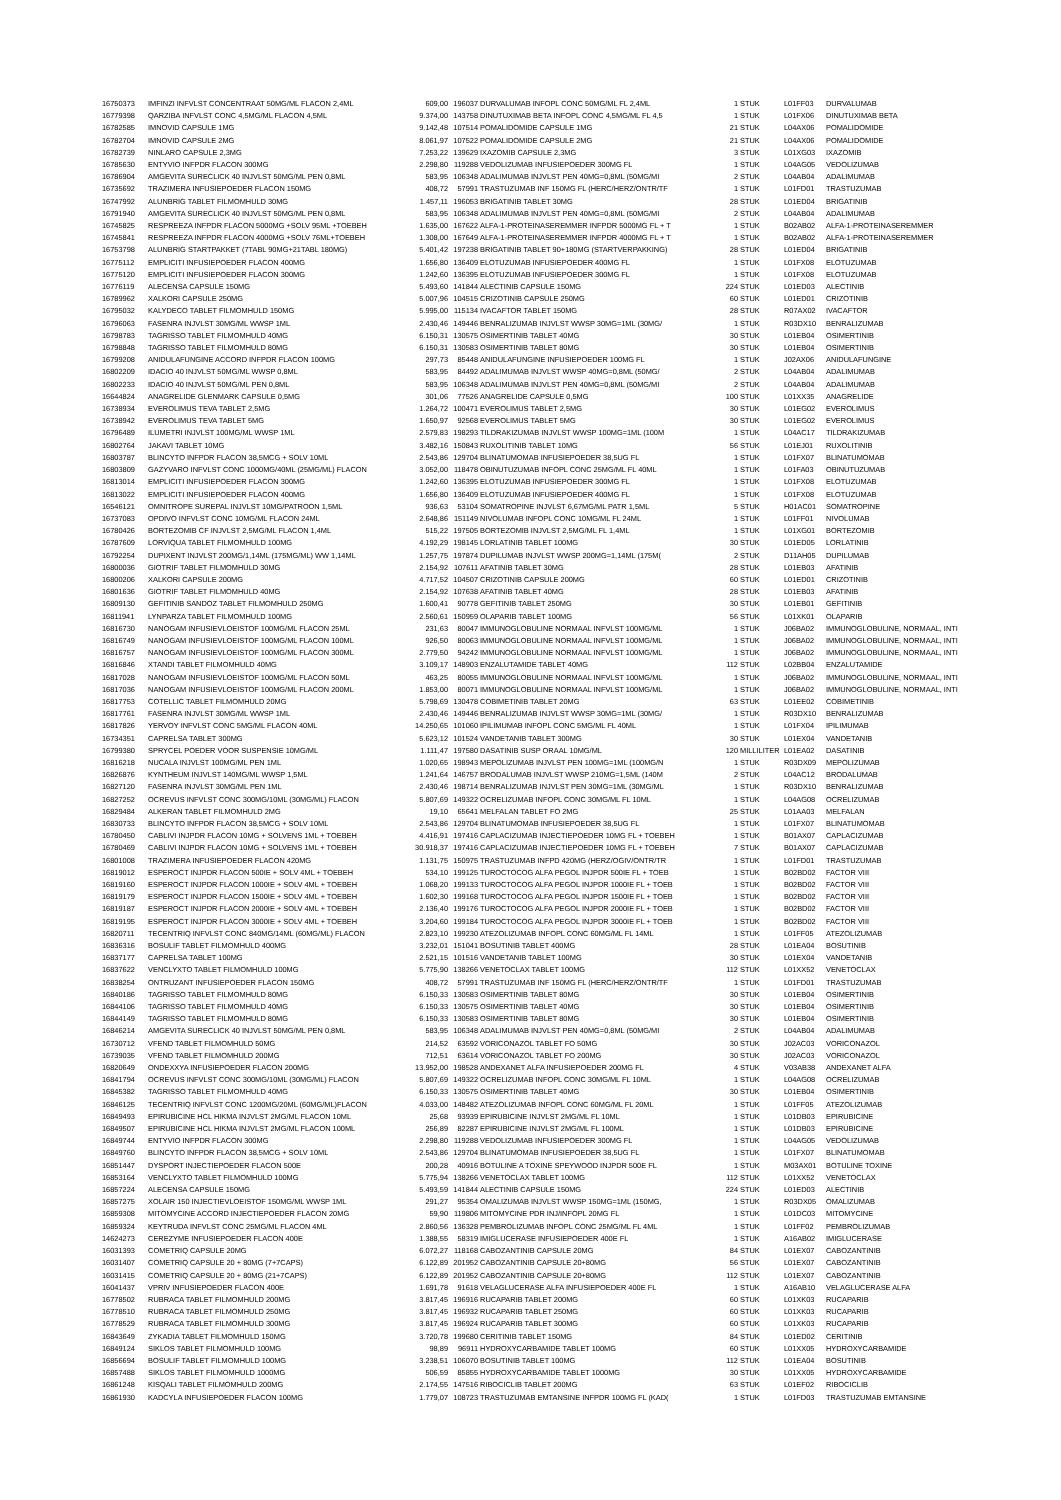| 16750373 | IMFINZI INFVLST CONCENTRAAT 50MG/ML FLACON 2,4ML | 609,00 | 196037 | DURVALUMAB INFOPL CONC 50MG/ML FL 2,4ML | 1 | STUK | L01FF03 | DURVALUMAB |
| 16779398 | QARZIBA INFVLST CONC 4,5MG/ML FLACON 4,5ML | 9.374,00 | 143758 | DINUTUXIMAB BETA INFOPL CONC 4,5MG/ML FL 4,5 | 1 | STUK | L01FX06 | DINUTUXIMAB BETA |
| 16782585 | IMNOVID CAPSULE 1MG | 9.142,48 | 107514 | POMALIDOMIDE CAPSULE 1MG | 21 | STUK | L04AX06 | POMALIDOMIDE |
| 16782704 | IMNOVID CAPSULE 2MG | 8.061,97 | 107522 | POMALIDOMIDE CAPSULE 2MG | 21 | STUK | L04AX06 | POMALIDOMIDE |
| 16782739 | NINLARO CAPSULE 2,3MG | 7.253,22 | 139629 | IXAZOMIB CAPSULE 2,3MG | 3 | STUK | L01XG03 | IXAZOMIB |
| 16785630 | ENTYVIO INFPDR FLACON 300MG | 2.298,80 | 119288 | VEDOLIZUMAB INFUSIEPOEDER 300MG FL | 1 | STUK | L04AG05 | VEDOLIZUMAB |
| 16786904 | AMGEVITA SURECLICK 40 INJVLST 50MG/ML PEN 0,8ML | 583,95 | 106348 | ADALIMUMAB INJVLST PEN 40MG=0,8ML (50MG/MI | 2 | STUK | L04AB04 | ADALIMUMAB |
| 16735692 | TRAZIMERA INFUSIEPOEDER FLACON 150MG | 408,72 | 57991 | TRASTUZUMAB INF 150MG FL (HERC/HERZ/ONTR/TF | 1 | STUK | L01FD01 | TRASTUZUMAB |
| 16747992 | ALUNBRIG TABLET FILMOMHULD 30MG | 1.457,11 | 196053 | BRIGATINIB TABLET 30MG | 28 | STUK | L01ED04 | BRIGATINIB |
| 16791940 | AMGEVITA SURECLICK 40 INJVLST 50MG/ML PEN 0,8ML | 583,95 | 106348 | ADALIMUMAB INJVLST PEN 40MG=0,8ML (50MG/MI | 2 | STUK | L04AB04 | ADALIMUMAB |
| 16745825 | RESPREEZA INFPDR FLACON 5000MG +SOLV 95ML +TOEBEH | 1.635,00 | 167622 | ALFA-1-PROTEINASEREMMER INFPDR 5000MG FL + T | 1 | STUK | B02AB02 | ALFA-1-PROTEINASEREMMER |
| 16745841 | RESPREEZA INFPDR FLACON 4000MG +SOLV 76ML+TOEBEH | 1.308,00 | 167649 | ALFA-1-PROTEINASEREMMER INFPDR 4000MG FL + T | 1 | STUK | B02AB02 | ALFA-1-PROTEINASEREMMER |
| 16753798 | ALUNBRIG STARTPAKKET (7TABL 90MG+21TABL 180MG) | 5.401,42 | 197238 | BRIGATINIB TABLET 90+180MG (STARTVERPAKKING) | 28 | STUK | L01ED04 | BRIGATINIB |
| 16775112 | EMPLICITI INFUSIEPOEDER FLACON 400MG | 1.656,80 | 136409 | ELOTUZUMAB INFUSIEPOEDER 400MG FL | 1 | STUK | L01FX08 | ELOTUZUMAB |
| 16775120 | EMPLICITI INFUSIEPOEDER FLACON 300MG | 1.242,60 | 136395 | ELOTUZUMAB INFUSIEPOEDER 300MG FL | 1 | STUK | L01FX08 | ELOTUZUMAB |
| 16776119 | ALECENSA CAPSULE 150MG | 5.493,60 | 141844 | ALECTINIB CAPSULE 150MG | 224 | STUK | L01ED03 | ALECTINIB |
| 16789962 | XALKORI CAPSULE 250MG | 5.007,96 | 104515 | CRIZOTINIB CAPSULE 250MG | 60 | STUK | L01ED01 | CRIZOTINIB |
| 16795032 | KALYDECO TABLET FILMOMHULD 150MG | 5.995,00 | 115134 | IVACAFTOR TABLET 150MG | 28 | STUK | R07AX02 | IVACAFTOR |
| 16796063 | FASENRA INJVLST 30MG/ML WWSP 1ML | 2.430,46 | 149446 | BENRALIZUMAB INJVLST WWSP 30MG=1ML (30MG/ | 1 | STUK | R03DX10 | BENRALIZUMAB |
| 16798783 | TAGRISSO TABLET FILMOMHULD 40MG | 6.150,31 | 130575 | OSIMERTINIB TABLET 40MG | 30 | STUK | L01EB04 | OSIMERTINIB |
| 16798848 | TAGRISSO TABLET FILMOMHULD 80MG | 6.150,31 | 130583 | OSIMERTINIB TABLET 80MG | 30 | STUK | L01EB04 | OSIMERTINIB |
| 16799208 | ANIDULAFUNGINE ACCORD INFPDR FLACON 100MG | 297,73 | 85448 | ANIDULAFUNGINE INFUSIEPOEDER 100MG FL | 1 | STUK | J02AX06 | ANIDULAFUNGINE |
| 16802209 | IDACIO 40 INJVLST 50MG/ML WWSP 0,8ML | 583,95 | 84492 | ADALIMUMAB INJVLST WWSP 40MG=0,8ML (50MG/ | 2 | STUK | L04AB04 | ADALIMUMAB |
| 16802233 | IDACIO 40 INJVLST 50MG/ML PEN 0,8ML | 583,95 | 106348 | ADALIMUMAB INJVLST PEN 40MG=0,8ML (50MG/MI | 2 | STUK | L04AB04 | ADALIMUMAB |
| 16644824 | ANAGRELIDE GLENMARK CAPSULE 0,5MG | 301,06 | 77526 | ANAGRELIDE CAPSULE 0,5MG | 100 | STUK | L01XX35 | ANAGRELIDE |
| 16738934 | EVEROLIMUS TEVA TABLET 2,5MG | 1.264,72 | 100471 | EVEROLIMUS TABLET 2,5MG | 30 | STUK | L01EG02 | EVEROLIMUS |
| 16738942 | EVEROLIMUS TEVA TABLET 5MG | 1.650,97 | 92568 | EVEROLIMUS TABLET 5MG | 30 | STUK | L01EG02 | EVEROLIMUS |
| 16796489 | ILUMETRI INJVLST 100MG/ML WWSP 1ML | 2.579,83 | 198293 | TILDRAKIZUMAB INJVLST WWSP 100MG=1ML (100M | 1 | STUK | L04AC17 | TILDRAKIZUMAB |
| 16802764 | JAKAVI TABLET 10MG | 3.482,16 | 150843 | RUXOLITINIB TABLET 10MG | 56 | STUK | L01EJ01 | RUXOLITINIB |
| 16803787 | BLINCYTO INFPDR FLACON 38,5MCG + SOLV 10ML | 2.543,86 | 129704 | BLINATUMOMAB INFUSIEPOEDER 38,5UG FL | 1 | STUK | L01FX07 | BLINATUMOMAB |
| 16803809 | GAZYVARO INFVLST CONC 1000MG/40ML (25MG/ML) FLACON | 3.052,00 | 118478 | OBINUTUZUMAB INFOPL CONC 25MG/ML FL 40ML | 1 | STUK | L01FA03 | OBINUTUZUMAB |
| 16813014 | EMPLICITI INFUSIEPOEDER FLACON 300MG | 1.242,60 | 136395 | ELOTUZUMAB INFUSIEPOEDER 300MG FL | 1 | STUK | L01FX08 | ELOTUZUMAB |
| 16813022 | EMPLICITI INFUSIEPOEDER FLACON 400MG | 1.656,80 | 136409 | ELOTUZUMAB INFUSIEPOEDER 400MG FL | 1 | STUK | L01FX08 | ELOTUZUMAB |
| 16546121 | OMNITROPE SUREPAL INJVLST 10MG/PATROON 1,5ML | 936,63 | 53104 | SOMATROPINE INJVLST 6,67MG/ML PATR 1,5ML | 5 | STUK | H01AC01 | SOMATROPINE |
| 16737083 | OPDIVO INFVLST CONC 10MG/ML FLACON 24ML | 2.648,86 | 151149 | NIVOLUMAB INFOPL CONC 10MG/ML FL 24ML | 1 | STUK | L01FF01 | NIVOLUMAB |
| 16780426 | BORTEZOMIB CF INJVLST 2,5MG/ML FLACON 1,4ML | 515,22 | 197505 | BORTEZOMIB INJVLST 2,5MG/ML FL 1,4ML | 1 | STUK | L01XG01 | BORTEZOMIB |
| 16787609 | LORVIQUA TABLET FILMOMHULD 100MG | 4.192,29 | 198145 | LORLATINIB TABLET 100MG | 30 | STUK | L01ED05 | LORLATINIB |
| 16792254 | DUPIXENT INJVLST 200MG/1,14ML (175MG/ML) WW 1,14ML | 1.257,75 | 197874 | DUPILUMAB INJVLST WWSP 200MG=1,14ML (175M( | 2 | STUK | D11AH05 | DUPILUMAB |
| 16800036 | GIOTRIF TABLET FILMOMHULD 30MG | 2.154,92 | 107611 | AFATINIB TABLET 30MG | 28 | STUK | L01EB03 | AFATINIB |
| 16800206 | XALKORI CAPSULE 200MG | 4.717,52 | 104507 | CRIZOTINIB CAPSULE 200MG | 60 | STUK | L01ED01 | CRIZOTINIB |
| 16801636 | GIOTRIF TABLET FILMOMHULD 40MG | 2.154,92 | 107638 | AFATINIB TABLET 40MG | 28 | STUK | L01EB03 | AFATINIB |
| 16809130 | GEFITINIB SANDOZ TABLET FILMOMHULD 250MG | 1.600,41 | 90778 | GEFITINIB TABLET 250MG | 30 | STUK | L01EB01 | GEFITINIB |
| 16811941 | LYNPARZA TABLET FILMOMHULD 100MG | 2.560,61 | 150959 | OLAPARIB TABLET 100MG | 56 | STUK | L01XK01 | OLAPARIB |
| 16816730 | NANOGAM INFUSIEVLOEISTOF 100MG/ML FLACON 25ML | 231,63 | 80047 | IMMUNOGLOBULINE NORMAAL INFVLST 100MG/ML | 1 | STUK | J06BA02 | IMMUNOGLOBULINE, NORMAAL, INTI |
| 16816749 | NANOGAM INFUSIEVLOEISTOF 100MG/ML FLACON 100ML | 926,50 | 80063 | IMMUNOGLOBULINE NORMAAL INFVLST 100MG/ML | 1 | STUK | J06BA02 | IMMUNOGLOBULINE, NORMAAL, INTI |
| 16816757 | NANOGAM INFUSIEVLOEISTOF 100MG/ML FLACON 300ML | 2.779,50 | 94242 | IMMUNOGLOBULINE NORMAAL INFVLST 100MG/ML | 1 | STUK | J06BA02 | IMMUNOGLOBULINE, NORMAAL, INTI |
| 16816846 | XTANDI TABLET FILMOMHULD 40MG | 3.109,17 | 148903 | ENZALUTAMIDE TABLET 40MG | 112 | STUK | L02BB04 | ENZALUTAMIDE |
| 16817028 | NANOGAM INFUSIEVLOEISTOF 100MG/ML FLACON 50ML | 463,25 | 80055 | IMMUNOGLOBULINE NORMAAL INFVLST 100MG/ML | 1 | STUK | J06BA02 | IMMUNOGLOBULINE, NORMAAL, INTI |
| 16817036 | NANOGAM INFUSIEVLOEISTOF 100MG/ML FLACON 200ML | 1.853,00 | 80071 | IMMUNOGLOBULINE NORMAAL INFVLST 100MG/ML | 1 | STUK | J06BA02 | IMMUNOGLOBULINE, NORMAAL, INTI |
| 16817753 | COTELLIC TABLET FILMOMHULD 20MG | 5.798,69 | 130478 | COBIMETINIB TABLET 20MG | 63 | STUK | L01EE02 | COBIMETINIB |
| 16817761 | FASENRA INJVLST 30MG/ML WWSP 1ML | 2.430,46 | 149446 | BENRALIZUMAB INJVLST WWSP 30MG=1ML (30MG/ | 1 | STUK | R03DX10 | BENRALIZUMAB |
| 16817826 | YERVOY INFVLST CONC 5MG/ML FLACON 40ML | 14.250,65 | 101060 | IPILIMUMAB INFOPL CONC 5MG/ML FL 40ML | 1 | STUK | L01FX04 | IPILIMUMAB |
| 16734351 | CAPRELSA TABLET 300MG | 5.623,12 | 101524 | VANDETANIB TABLET 300MG | 30 | STUK | L01EX04 | VANDETANIB |
| 16799380 | SPRYCEL POEDER VOOR SUSPENSIE 10MG/ML | 1.111,47 | 197580 | DASATINIB SUSP ORAAL 10MG/ML | 120 | MILLILITER | L01EA02 | DASATINIB |
| 16816218 | NUCALA INJVLST 100MG/ML PEN 1ML | 1.020,65 | 198943 | MEPOLIZUMAB INJVLST PEN 100MG=1ML (100MG/N | 1 | STUK | R03DX09 | MEPOLIZUMAB |
| 16826876 | KYNTHEUM INJVLST 140MG/ML WWSP 1,5ML | 1.241,64 | 146757 | BRODALUMAB INJVLST WWSP 210MG=1,5ML (140M | 2 | STUK | L04AC12 | BRODALUMAB |
| 16827120 | FASENRA INJVLST 30MG/ML PEN 1ML | 2.430,46 | 198714 | BENRALIZUMAB INJVLST PEN 30MG=1ML (30MG/ML | 1 | STUK | R03DX10 | BENRALIZUMAB |
| 16827252 | OCREVUS INFVLST CONC 300MG/10ML (30MG/ML) FLACON | 5.807,69 | 149322 | OCRELIZUMAB INFOPL CONC 30MG/ML FL 10ML | 1 | STUK | L04AG08 | OCRELIZUMAB |
| 16829484 | ALKERAN TABLET FILMOMHULD 2MG | 19,10 | 65641 | MELFALAN TABLET FO 2MG | 25 | STUK | L01AA03 | MELFALAN |
| 16830733 | BLINCYTO INFPDR FLACON 38,5MCG + SOLV 10ML | 2.543,86 | 129704 | BLINATUMOMAB INFUSIEPOEDER 38,5UG FL | 1 | STUK | L01FX07 | BLINATUMOMAB |
| 16780450 | CABLIVI INJPDR FLACON 10MG + SOLVENS 1ML + TOEBEH | 4.416,91 | 197416 | CAPLACIZUMAB INJECTIEPOEDER 10MG FL + TOEBEH | 1 | STUK | B01AX07 | CAPLACIZUMAB |
| 16780469 | CABLIVI INJPDR FLACON 10MG + SOLVENS 1ML + TOEBEH | 30.918,37 | 197416 | CAPLACIZUMAB INJECTIEPOEDER 10MG FL + TOEBEH | 7 | STUK | B01AX07 | CAPLACIZUMAB |
| 16801008 | TRAZIMERA INFUSIEPOEDER FLACON 420MG | 1.131,75 | 150975 | TRASTUZUMAB INFPD 420MG (HERZ/OGIV/ONTR/TR | 1 | STUK | L01FD01 | TRASTUZUMAB |
| 16819012 | ESPEROCT INJPDR FLACON 500IE + SOLV 4ML + TOEBEH | 534,10 | 199125 | TUROCTOCOG ALFA PEGOL INJPDR 500IE FL + TOEB | 1 | STUK | B02BD02 | FACTOR VIII |
| 16819160 | ESPEROCT INJPDR FLACON 1000IE + SOLV 4ML + TOEBEH | 1.068,20 | 199133 | TUROCTOCOG ALFA PEGOL INJPDR 1000IE FL + TOEB | 1 | STUK | B02BD02 | FACTOR VIII |
| 16819179 | ESPEROCT INJPDR FLACON 1500IE + SOLV 4ML + TOEBEH | 1.602,30 | 199168 | TUROCTOCOG ALFA PEGOL INJPDR 1500IE FL + TOEB | 1 | STUK | B02BD02 | FACTOR VIII |
| 16819187 | ESPEROCT INJPDR FLACON 2000IE + SOLV 4ML + TOEBEH | 2.136,40 | 199176 | TUROCTOCOG ALFA PEGOL INJPDR 2000IE FL + TOEB | 1 | STUK | B02BD02 | FACTOR VIII |
| 16819195 | ESPEROCT INJPDR FLACON 3000IE + SOLV 4ML + TOEBEH | 3.204,60 | 199184 | TUROCTOCOG ALFA PEGOL INJPDR 3000IE FL + TOEB | 1 | STUK | B02BD02 | FACTOR VIII |
| 16820711 | TECENTRIQ INFVLST CONC 840MG/14ML (60MG/ML) FLACON | 2.823,10 | 199230 | ATEZOLIZUMAB INFOPL CONC 60MG/ML FL 14ML | 1 | STUK | L01FF05 | ATEZOLIZUMAB |
| 16836316 | BOSULIF TABLET FILMOMHULD 400MG | 3.232,01 | 151041 | BOSUTINIB TABLET 400MG | 28 | STUK | L01EA04 | BOSUTINIB |
| 16837177 | CAPRELSA TABLET 100MG | 2.521,15 | 101516 | VANDETANIB TABLET 100MG | 30 | STUK | L01EX04 | VANDETANIB |
| 16837622 | VENCLYXTO TABLET FILMOMHULD 100MG | 5.775,90 | 138266 | VENETOCLAX TABLET 100MG | 112 | STUK | L01XX52 | VENETOCLAX |
| 16838254 | ONTRUZANT INFUSIEPOEDER FLACON 150MG | 408,72 | 57991 | TRASTUZUMAB INF 150MG FL (HERC/HERZ/ONTR/TF | 1 | STUK | L01FD01 | TRASTUZUMAB |
| 16840186 | TAGRISSO TABLET FILMOMHULD 80MG | 6.150,33 | 130583 | OSIMERTINIB TABLET 80MG | 30 | STUK | L01EB04 | OSIMERTINIB |
| 16844106 | TAGRISSO TABLET FILMOMHULD 40MG | 6.150,33 | 130575 | OSIMERTINIB TABLET 40MG | 30 | STUK | L01EB04 | OSIMERTINIB |
| 16844149 | TAGRISSO TABLET FILMOMHULD 80MG | 6.150,33 | 130583 | OSIMERTINIB TABLET 80MG | 30 | STUK | L01EB04 | OSIMERTINIB |
| 16846214 | AMGEVITA SURECLICK 40 INJVLST 50MG/ML PEN 0,8ML | 583,95 | 106348 | ADALIMUMAB INJVLST PEN 40MG=0,8ML (50MG/MI | 2 | STUK | L04AB04 | ADALIMUMAB |
| 16730712 | VFEND TABLET FILMOMHULD 50MG | 214,52 | 63592 | VORICONAZOL TABLET FO 50MG | 30 | STUK | J02AC03 | VORICONAZOL |
| 16739035 | VFEND TABLET FILMOMHULD 200MG | 712,51 | 63614 | VORICONAZOL TABLET FO 200MG | 30 | STUK | J02AC03 | VORICONAZOL |
| 16820649 | ONDEXXYA INFUSIEPOEDER FLACON 200MG | 13.952,00 | 198528 | ANDEXANET ALFA INFUSIEPOEDER 200MG FL | 4 | STUK | V03AB38 | ANDEXANET ALFA |
| 16841794 | OCREVUS INFVLST CONC 300MG/10ML (30MG/ML) FLACON | 5.807,69 | 149322 | OCRELIZUMAB INFOPL CONC 30MG/ML FL 10ML | 1 | STUK | L04AG08 | OCRELIZUMAB |
| 16845382 | TAGRISSO TABLET FILMOMHULD 40MG | 6.150,33 | 130575 | OSIMERTINIB TABLET 40MG | 30 | STUK | L01EB04 | OSIMERTINIB |
| 16846125 | TECENTRIQ INFVLST CONC 1200MG/20ML (60MG/ML)FLACON | 4.033,00 | 148482 | ATEZOLIZUMAB INFOPL CONC 60MG/ML FL 20ML | 1 | STUK | L01FF05 | ATEZOLIZUMAB |
| 16849493 | EPIRUBICINE HCL HIKMA INJVLST 2MG/ML FLACON 10ML | 25,68 | 93939 | EPIRUBICINE INJVLST 2MG/ML FL 10ML | 1 | STUK | L01DB03 | EPIRUBICINE |
| 16849507 | EPIRUBICINE HCL HIKMA INJVLST 2MG/ML FLACON 100ML | 256,89 | 82287 | EPIRUBICINE INJVLST 2MG/ML FL 100ML | 1 | STUK | L01DB03 | EPIRUBICINE |
| 16849744 | ENTYVIO INFPDR FLACON 300MG | 2.298,80 | 119288 | VEDOLIZUMAB INFUSIEPOEDER 300MG FL | 1 | STUK | L04AG05 | VEDOLIZUMAB |
| 16849760 | BLINCYTO INFPDR FLACON 38,5MCG + SOLV 10ML | 2.543,86 | 129704 | BLINATUMOMAB INFUSIEPOEDER 38,5UG FL | 1 | STUK | L01FX07 | BLINATUMOMAB |
| 16851447 | DYSPORT INJECTIEPOEDER FLACON 500E | 200,28 | 40916 | BOTULINE A TOXINE SPEYWOOD INJPDR 500E FL | 1 | STUK | M03AX01 | BOTULINE TOXINE |
| 16853164 | VENCLYXTO TABLET FILMOMHULD 100MG | 5.775,94 | 138266 | VENETOCLAX TABLET 100MG | 112 | STUK | L01XX52 | VENETOCLAX |
| 16857224 | ALECENSA CAPSULE 150MG | 5.493,59 | 141844 | ALECTINIB CAPSULE 150MG | 224 | STUK | L01ED03 | ALECTINIB |
| 16857275 | XOLAIR 150 INJECTIEVLOEISTOF 150MG/ML WWSP 1ML | 291,27 | 95354 | OMALIZUMAB INJVLST WWSP 150MG=1ML (150MG, | 1 | STUK | R03DX05 | OMALIZUMAB |
| 16859308 | MITOMYCINE ACCORD INJECTIEPOEDER FLACON 20MG | 59,90 | 119806 | MITOMYCINE PDR INJ/INFOPL 20MG FL | 1 | STUK | L01DC03 | MITOMYCINE |
| 16859324 | KEYTRUDA INFVLST CONC 25MG/ML FLACON 4ML | 2.860,56 | 136328 | PEMBROLIZUMAB INFOPL CONC 25MG/ML FL 4ML | 1 | STUK | L01FF02 | PEMBROLIZUMAB |
| 14624273 | CEREZYME INFUSIEPOEDER FLACON 400E | 1.388,55 | 58319 | IMIGLUCERASE INFUSIEPOEDER 400E FL | 1 | STUK | A16AB02 | IMIGLUCERASE |
| 16031393 | COMETRIQ CAPSULE 20MG | 6.072,27 | 118168 | CABOZANTINIB CAPSULE 20MG | 84 | STUK | L01EX07 | CABOZANTINIB |
| 16031407 | COMETRIQ CAPSULE 20 + 80MG (7+7CAPS) | 6.122,89 | 201952 | CABOZANTINIB CAPSULE 20+80MG | 56 | STUK | L01EX07 | CABOZANTINIB |
| 16031415 | COMETRIQ CAPSULE 20 + 80MG (21+7CAPS) | 6.122,89 | 201952 | CABOZANTINIB CAPSULE 20+80MG | 112 | STUK | L01EX07 | CABOZANTINIB |
| 16041437 | VPRIV INFUSIEPOEDER FLACON 400E | 1.691,78 | 91618 | VELAGLUCERASE ALFA INFUSIEPOEDER 400E FL | 1 | STUK | A16AB10 | VELAGLUCERASE ALFA |
| 16778502 | RUBRACA TABLET FILMOMHULD 200MG | 3.817,45 | 196916 | RUCAPARIB TABLET 200MG | 60 | STUK | L01XK03 | RUCAPARIB |
| 16778510 | RUBRACA TABLET FILMOMHULD 250MG | 3.817,45 | 196932 | RUCAPARIB TABLET 250MG | 60 | STUK | L01XK03 | RUCAPARIB |
| 16778529 | RUBRACA TABLET FILMOMHULD 300MG | 3.817,45 | 196924 | RUCAPARIB TABLET 300MG | 60 | STUK | L01XK03 | RUCAPARIB |
| 16843649 | ZYKADIA TABLET FILMOMHULD 150MG | 3.720,78 | 199680 | CERITINIB TABLET 150MG | 84 | STUK | L01ED02 | CERITINIB |
| 16849124 | SIKLOS TABLET FILMOMHULD 100MG | 98,89 | 96911 | HYDROXYCARBAMIDE TABLET 100MG | 60 | STUK | L01XX05 | HYDROXYCARBAMIDE |
| 16856694 | BOSULIF TABLET FILMOMHULD 100MG | 3.238,51 | 106070 | BOSUTINIB TABLET 100MG | 112 | STUK | L01EA04 | BOSUTINIB |
| 16857488 | SIKLOS TABLET FILMOMHULD 1000MG | 506,59 | 85855 | HYDROXYCARBAMIDE TABLET 1000MG | 30 | STUK | L01XX05 | HYDROXYCARBAMIDE |
| 16861248 | KISQALI TABLET FILMOMHULD 200MG | 2.174,55 | 147516 | RIBOCICLIB TABLET 200MG | 63 | STUK | L01EF02 | RIBOCICLIB |
| 16861930 | KADCYLA INFUSIEPOEDER FLACON 100MG | 1.779,07 | 108723 | TRASTUZUMAB EMTANSINE INFPDR 100MG FL (KAD( | 1 | STUK | L01FD03 | TRASTUZUMAB EMTANSINE |